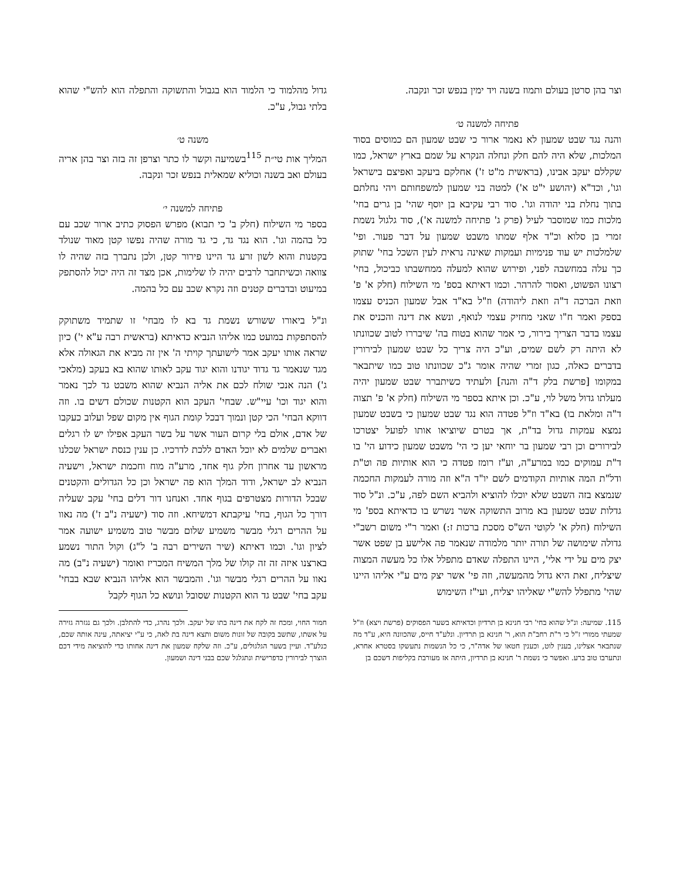וצר בהן סרטן בעולם ותמוז בשנה ויד ימין בנפש זכר ונקבה.
פתיחה למשנה ט׳
והנה נגד שבט שמעון לא נאמר ארור כי שבט שמעון הם כמוסים בסוד המלכות, שלא היה להם חלק ונחלה הנקרא על שמם בארץ ישראל, כמו שקללם יעקב אבינו, (בראשית מ"ט ז') אחלקם ביעקב ואפיצם בישראל וגו', וכד"א (יהושע י"ט א') למטה בני שמעון למשפחותם ויהי נחלתם בתוך נחלת בני יהודה וגו'. סוד רבי עקיבא בן יוסף שהי' בן גרים בחי' מלכות כמו שמוסבר לעיל (פרק ג' פתיחה למשנה א'), סוד גלגול נשמת זמרי בן סלוא וכ"ד אלף שמתו משבט שמעון על דבר פעור. ופי' שלמלכות יש עוד פנימיות ועמקות שאינה נראית לעין השכל בחי' שתוק כך עלה במחשבה לפני, ופירוש שהוא למעלה ממחשבתו כביכול, בחי' רצונו הפשוט, ואסור להרהר. וכמו דאיתא בספ' מי השילוח (חלק א' פ' וזאת הברכה ד"ה וזאת ליהודה) וז"ל בא"ד אבל שמעון הכניס עצמו בספק ואמר ח"ו שאני מחזיק עצמי לנואף, ונשא את דינה והכניס את עצמו בדבר הצריך בירור, כי אמר שהוא בטוח בה' שיבררו לטוב שכוונתו לא היתה רק לשם שמים, וע"כ היה צריך כל שבט שמעון לבירורין בדברים כאלה, כגון זמרי שהיה אומר ג"כ שכוונתו טוב כמו שיתבאר במקומו [פרשת בלק ד"ה והנה] ולעתיד כשיתברר שבט שמעון יהיה מעלתו גדול משל לוי, ע"כ. וכן איתא בספר מי השילוח (חלק א' פ' תצוה ד"ה ומלאת בו) בא"ד וז"ל פטדה הוא נגד שבט שמעון כי בשבט שמעון נמצא עמקות גדול בד"ת, אך בטרם שיוציאו אותו לפועל יצטרכו לבירורים וכן רבי שמעון בר יוחאי יען כי הי' משבט שמעון כידוע הי' בו ד"ת עמוקים כמו במרע"ה, וע"ז רומז פטדה כי הוא אותיות פה וט"ת ודל"ת המה אותיות הקודמים לשם יו"ד ה"א וזה מורה לעמקות החכמה שנמצא בזה השבט שלא יוכלו להוציא ולהביא השם לפה, ע"כ. ונ"ל סוד גדלות שבט שמעון בא מרוב התשוקה אשר נשרש בו כדאיתא בספ' מי השילוח (חלק א' לקוטי הש"ס מסכת ברכות ז:) ואמר ר"י משום רשב"י גדולה שימושה של תורה יותר מלמודה שנאמר פה אלישע בן שפט אשר יצק מים על ידי אלי', היינו התפלה שאדם מתפלל אלו כל מעשה המצוה שיצליח, זאת היא גדול מהמעשה, וזה פי' אשר יצק מים ע"י אליהו היינו שהי' מתפלל להש"י שאליהו יצליח, ועי"ז השימוש
גדול מהלמוד כי הלמוד הוא בגבול והתשוקה והתפלה הוא להש"י שהוא בלתי גבול, ע"כ.
משנה ט׳
המליך אות טי״ת <sup>115</sup>בשמיעה וקשר לו כתר וצרפן זה בזה וצר בהן אריה בעולם ואב בשנה וכוליא שמאלית בנפש זכר ונקבה.
פתיחה למשנה י׳
בספר מי השילוח (חלק ב' כי תבוא) מפרש הפסוק כתיב ארור שכב עם כל בהמה וגו'. הוא נגד גד, כי גד מורה שהיה נפשו קטן מאוד שנולד בקטנות והוא לשון זרע גד היינו פירור קטן, ולכן נתברך בזה שהיה לו צוואה וכשיתחבר לרבים יהיה לו שלימות, אכן מצד זה היה יכול להסתפק במיעוט ובדברים קטנים וזה נקרא שכב עם כל בהמה.
ונ"ל ביאורו ששורש נשמת גד בא לו מבחי' זו שתמיד משתוקק להסתפקות במועט כמו אליהו הנביא כדאיתא (בראשית רבה ע"א י') כיון שראה אותו יעקב אמר לישועתך קויתי ה' אין זה מביא את הגאולה אלא מגד שנאמר גד גדוד יגודנו והוא יגוד עקב לאותו שהוא בא בעקב (מלאכי ג') הנה אנכי שולח לכם את אליה הנביא שהוא משבט גד לכך נאמר והוא יגוד וכו' עיי"ש. שבחי' העקב הוא הקטנות שכולם דשים בו. וזה דווקא הבחי' הכי קטן ונמוך דבכל קומת הגוף אין מקום שפל ועלוב כעקבו של אדם, אולם בלי קרום העור אשר על בשר העקב אפילו יש לו רגלים ואברים שלמים לא יוכל האדם ללכת לדרכיו. כן ענין כנסת ישראל שכלנו מראשון עד אחרון חלק גוף אחד, מרע"ה מוח וחכמת ישראל, וישעיה הנביא לב ישראל, ודוד המלך הוא פה ישראל וכן כל הגדולים והקטנים שבכל הדורות מצטרפים בגוף אחד. ואנחנו דור דלים בחי' עקב שעליה דורך כל הגוף, בחי' עיקבתא דמשיחא. וזה סוד (ישעיה נ"ב ז') מה נאוו על ההרים רגלי מבשר משמיע שלום מבשר טוב משמיע ישועה אמר לציון וגו'. וכמו דאיתא (שיר השירים רבה ב' ל"ג) וקול התור נשמע בארצנו איזה זה זה קולו של מלך המשיח המכריז ואומר (ישעיה נ"ב) מה נאוו על ההרים רגלי מבשר וגו'. והמבשר הוא אליהו הנביא שבא בבחי' עקב בחי' שבט גד הוא הקטנות שסובל ונושא כל הגוף לקבל
115. שמיעה: ונ"ל שהוא בחי' רבי חנינא בן תרדיון וכדאיתא בשער הפסוקים (פרשת ויצא) וז"ל שמעתי ממורי ז"ל כי ר"ת רחב"ת הוא, ר' חנינא בן תרדיון. ונלע"ד חייס, שהכוונה היא, ע"ד מה שנתבאר אצלינו, בענין לוט, וכענין חטאו של אדה"ר, כי כל הנשמות נתעשקו בסטרא אחרא, ונתערבו טוב ברע. ואפשר כי נשמת ר' חנינא בן תרדיון, היתה אז מעורבת בקליפות דשכם בן
חמור החוי, ומכח זה לקח את דינה בתו של יעקב. ולכך נהרג, כדי להתלבן. ולכך גם נגזרה גזירה על אשתו, שתשב בקובה של זונות משום ותצא דינה בת לאה, כי ע"י יציאתה, עינה אותה שכם, כנלע"ד. ועיין בשער הגלגולים, ע"כ. וזה שלקח שמעון את דינה אחותו כדי להוציאה מידי דכם הוצרך לבירורין כדפרישית ונתגלגל שכם בבני דינה ושמעון.